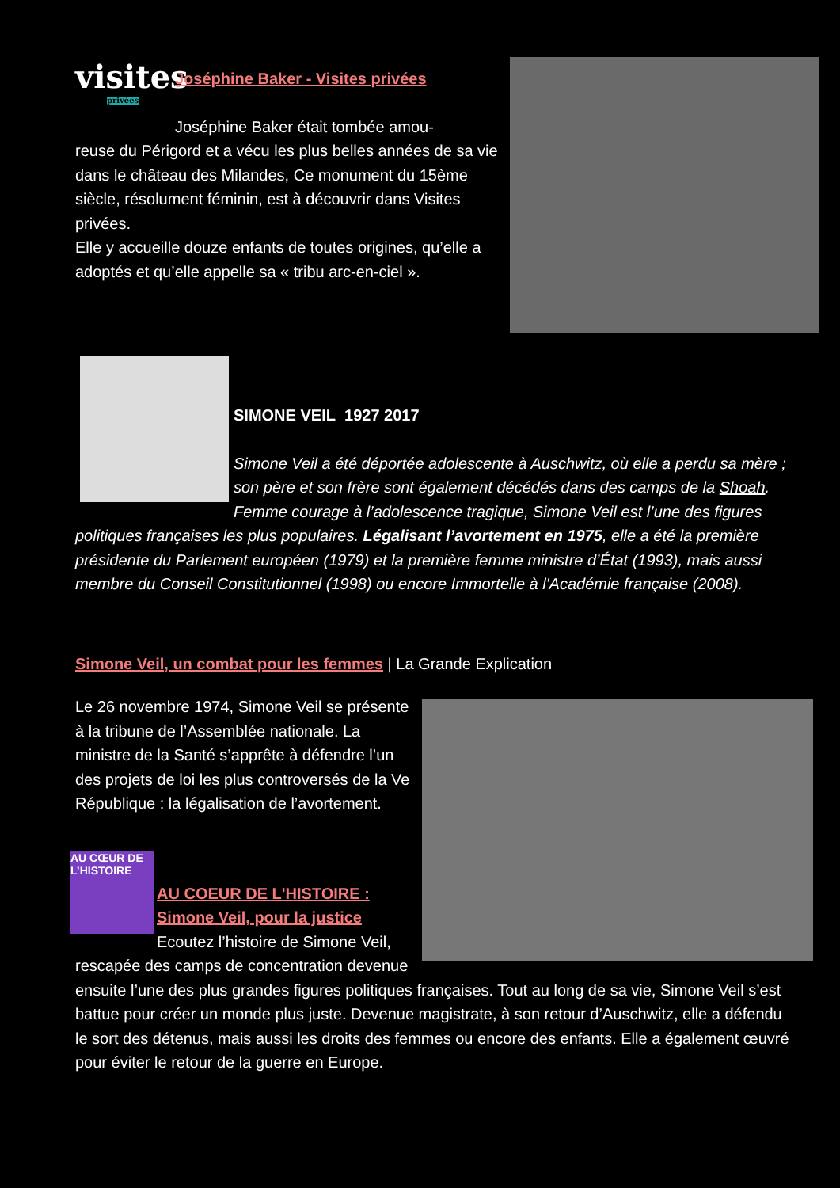visites
privées
Joséphine Baker - Visites privées
Joséphine Baker était tombée amou-
reuse du Périgord et a vécu les plus belles années de sa vie dans le château des Milandes, Ce monument du 15ème siècle, résolument féminin, est à découvrir dans Visites privées.
Elle y accueille douze enfants de toutes origines, qu’elle a adoptés et qu’elle appelle sa « tribu arc-en-ciel ».
SIMONE VEIL 1927 2017
Simone Veil a été déportée adolescente à Auschwitz, où elle a perdu sa mère ; son père et son frère sont également décédés dans des camps de la Shoah. Femme courage à l’adolescence tragique, Simone Veil est l’une des figures politiques françaises les plus populaires. Légalisant l’avortement en 1975, elle a été la première présidente du Parlement européen (1979) et la première femme ministre d’État (1993), mais aussi membre du Conseil Constitutionnel (1998) ou encore Immortelle à l'Académie française (2008).
Simone Veil, un combat pour les femmes | La Grande Explication
Le 26 novembre 1974, Simone Veil se présente à la tribune de l’Assemblée nationale. La ministre de la Santé s’apprête à défendre l’un des projets de loi les plus controversés de la Ve République : la légalisation de l’avortement.
AU CŒUR DE L’HISTOIRE
AU COEUR DE L'HISTOIRE : Simone Veil, pour la justice
Ecoutez l’histoire de Simone Veil, rescapée des camps de concentration devenue ensuite l’une des plus grandes figures politiques françaises. Tout au long de sa vie, Simone Veil s’est battue pour créer un monde plus juste. Devenue magistrate, à son retour d’Auschwitz, elle a défendu le sort des détenus, mais aussi les droits des femmes ou encore des enfants. Elle a également œuvré pour éviter le retour de la guerre en Europe.